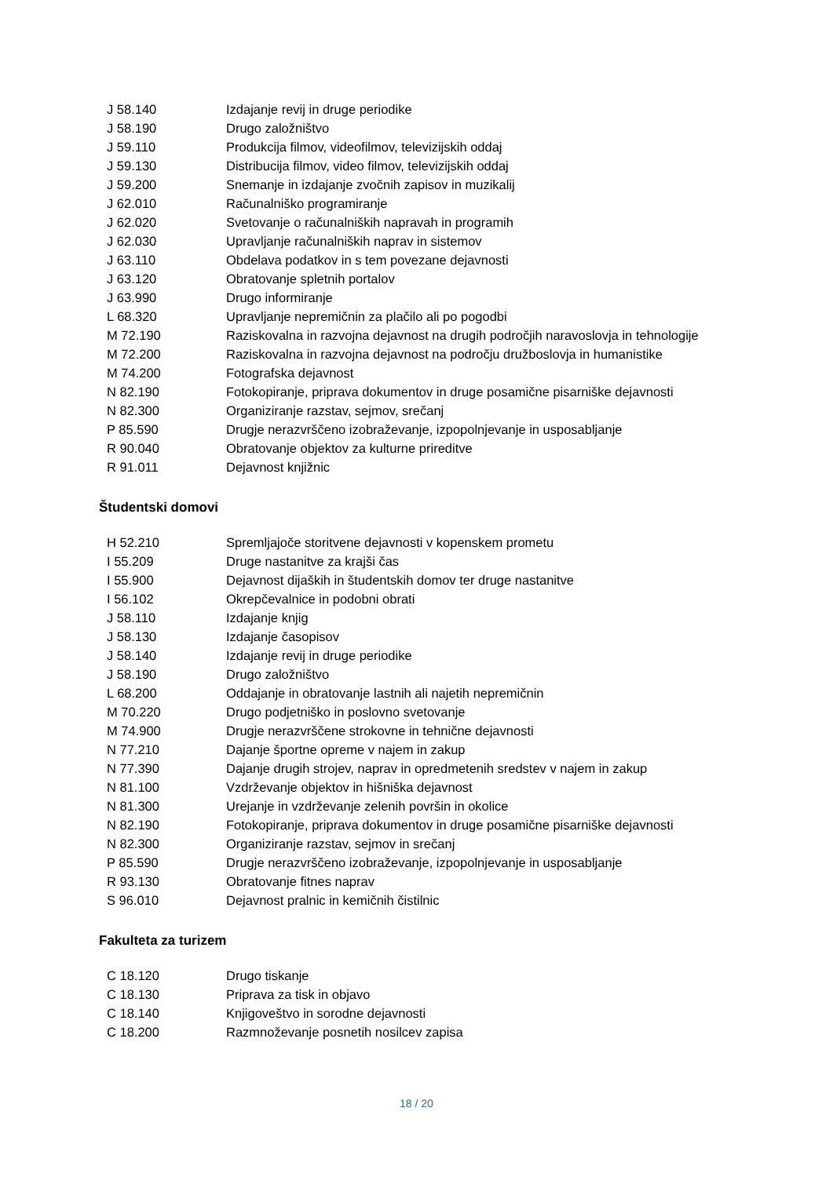| J 58.140 | Izdajanje revij in druge periodike |
| J 58.190 | Drugo založništvo |
| J 59.110 | Produkcija filmov, videofilmov, televizijskih oddaj |
| J 59.130 | Distribucija filmov, video filmov, televizijskih oddaj |
| J 59.200 | Snemanje in izdajanje zvočnih zapisov in muzikalij |
| J 62.010 | Računalniško programiranje |
| J 62.020 | Svetovanje o računalniških napravah in programih |
| J 62.030 | Upravljanje računalniških naprav in sistemov |
| J 63.110 | Obdelava podatkov in s tem povezane dejavnosti |
| J 63.120 | Obratovanje spletnih portalov |
| J 63.990 | Drugo informiranje |
| L 68.320 | Upravljanje nepremičnin za plačilo ali po pogodbi |
| M 72.190 | Raziskovalna in razvojna dejavnost na drugih področjih naravoslovja in tehnologije |
| M 72.200 | Raziskovalna in razvojna dejavnost na področju družboslovja in humanistike |
| M 74.200 | Fotografska dejavnost |
| N 82.190 | Fotokopiranje, priprava dokumentov in druge posamične pisarniške dejavnosti |
| N 82.300 | Organiziranje razstav, sejmov, srečanj |
| P 85.590 | Drugje nerazvrščeno izobraževanje, izpopolnjevanje in usposabljanje |
| R 90.040 | Obratovanje objektov za kulturne prireditve |
| R 91.011 | Dejavnost knjižnic |
Študentski domovi
| H 52.210 | Spremljajoče storitvene dejavnosti v kopenskem prometu |
| I 55.209 | Druge nastanitve za krajši čas |
| I 55.900 | Dejavnost dijaških in študentskih domov ter druge nastanitve |
| I 56.102 | Okrepčevalnice in podobni obrati |
| J 58.110 | Izdajanje knjig |
| J 58.130 | Izdajanje časopisov |
| J 58.140 | Izdajanje revij in druge periodike |
| J 58.190 | Drugo založništvo |
| L 68.200 | Oddajanje in obratovanje lastnih ali najetih nepremičnin |
| M 70.220 | Drugo podjetniško in poslovno svetovanje |
| M 74.900 | Drugje nerazvrščene strokovne in tehnične dejavnosti |
| N 77.210 | Dajanje športne opreme v najem in zakup |
| N 77.390 | Dajanje drugih strojev, naprav in opredmetenih sredstev v najem in zakup |
| N 81.100 | Vzdrževanje objektov in hišniška dejavnost |
| N 81.300 | Urejanje in vzdrževanje zelenih površin in okolice |
| N 82.190 | Fotokopiranje, priprava dokumentov in druge posamične pisarniške dejavnosti |
| N 82.300 | Organiziranje razstav, sejmov in srečanj |
| P 85.590 | Drugje nerazvrščeno izobraževanje, izpopolnjevanje in usposabljanje |
| R 93.130 | Obratovanje fitnes naprav |
| S 96.010 | Dejavnost pralnic in kemičnih čistilnic |
Fakulteta za turizem
| C 18.120 | Drugo tiskanje |
| C 18.130 | Priprava za tisk in objavo |
| C 18.140 | Knjigoveštvo in sorodne dejavnosti |
| C 18.200 | Razmnoževanje posnetih nosilcev zapisa |
18 / 20